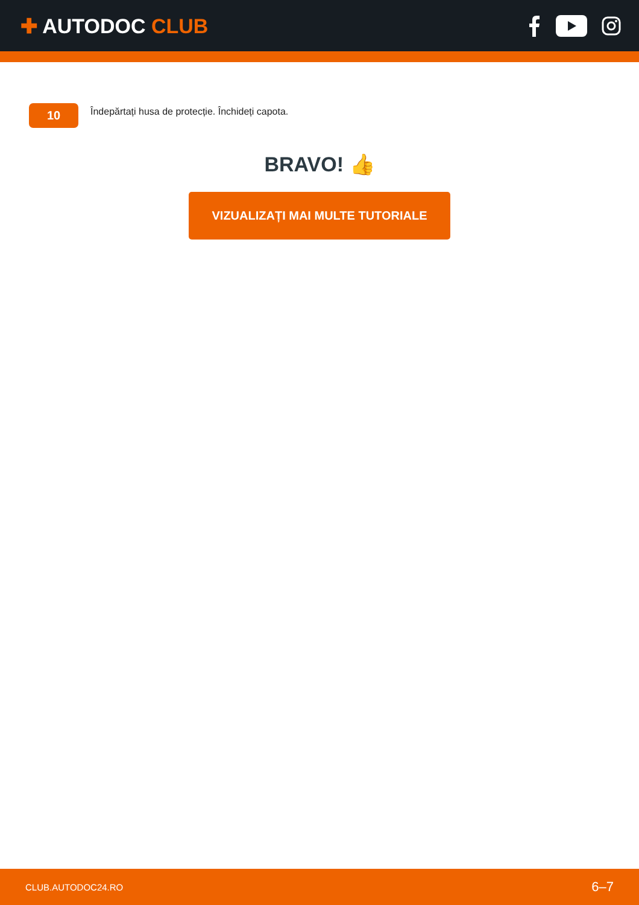✚ AUTODOC CLUB
10
Îndepărtați husa de protecție. Închideți capota.
BRAVO! 👍
VIZUALIZAȚI MAI MULTE TUTORIALE
CLUB.AUTODOC24.RO 6–7